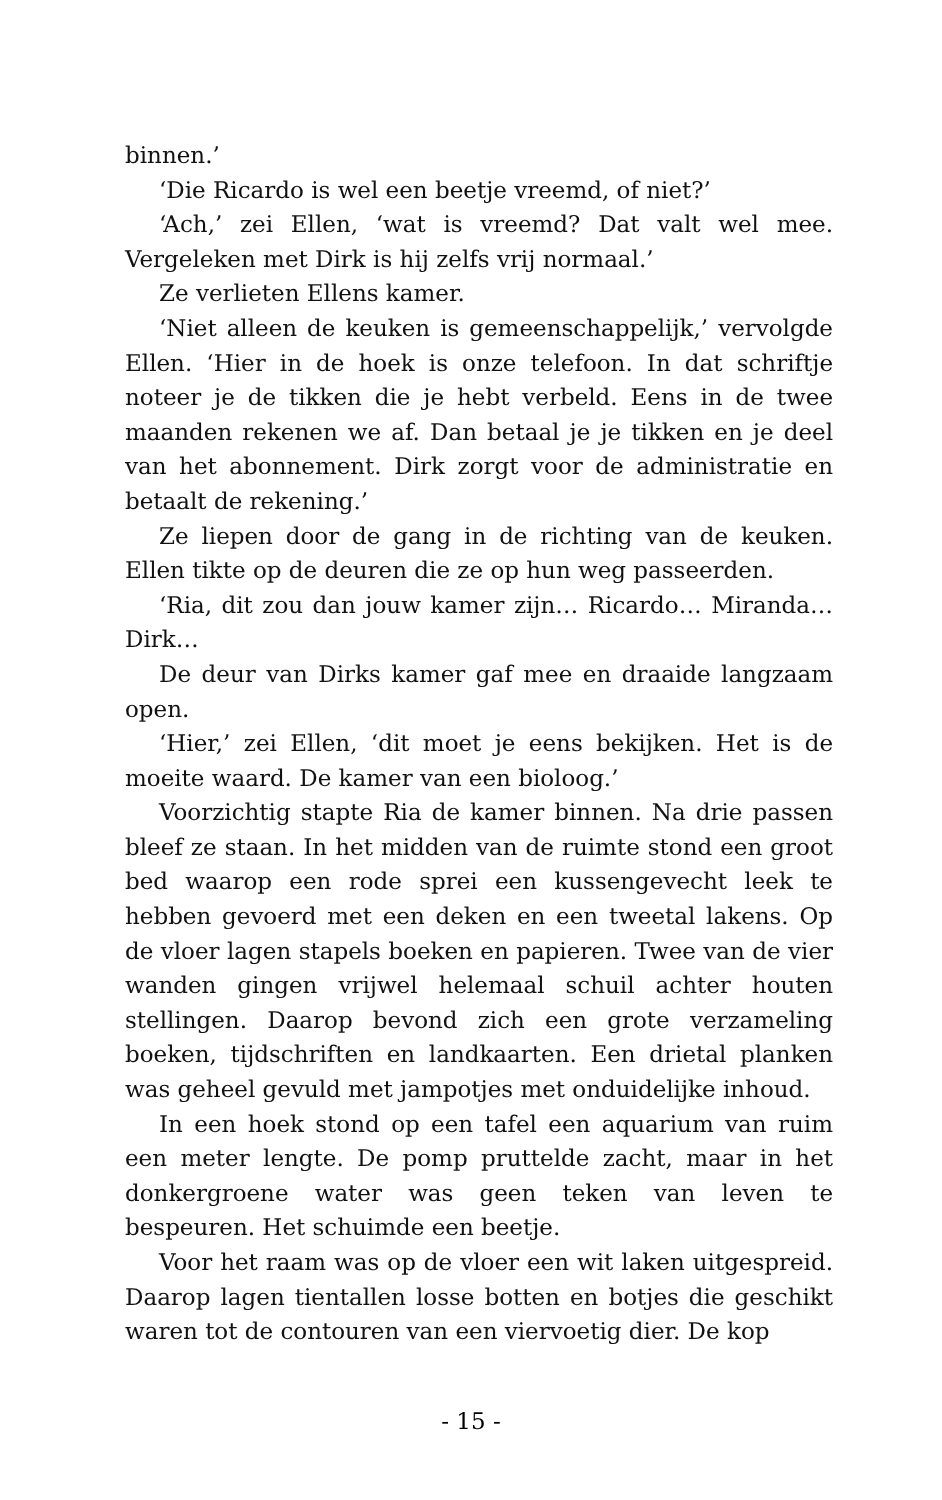binnen.’
‘Die Ricardo is wel een beetje vreemd, of niet?’
‘Ach,’ zei Ellen, ‘wat is vreemd? Dat valt wel mee. Vergeleken met Dirk is hij zelfs vrij normaal.’
Ze verlieten Ellens kamer.
‘Niet alleen de keuken is gemeenschappelijk,’ vervolgde Ellen. ‘Hier in de hoek is onze telefoon. In dat schriftje noteer je de tikken die je hebt verbeld. Eens in de twee maanden rekenen we af. Dan betaal je je tikken en je deel van het abonnement. Dirk zorgt voor de administratie en betaalt de rekening.’
Ze liepen door de gang in de richting van de keuken. Ellen tikte op de deuren die ze op hun weg passeerden.
‘Ria, dit zou dan jouw kamer zijn… Ricardo… Miranda… Dirk…
De deur van Dirks kamer gaf mee en draaide langzaam open.
‘Hier,’ zei Ellen, ‘dit moet je eens bekijken. Het is de moeite waard. De kamer van een bioloog.’
Voorzichtig stapte Ria de kamer binnen. Na drie passen bleef ze staan. In het midden van de ruimte stond een groot bed waarop een rode sprei een kussengevecht leek te hebben gevoerd met een deken en een tweetal lakens. Op de vloer lagen stapels boeken en papieren. Twee van de vier wanden gingen vrijwel helemaal schuil achter houten stellingen. Daarop bevond zich een grote verzameling boeken, tijdschriften en landkaarten. Een drietal planken was geheel gevuld met jampotjes met onduidelijke inhoud.
In een hoek stond op een tafel een aquarium van ruim een meter lengte. De pomp pruttelde zacht, maar in het donkergroene water was geen teken van leven te bespeuren. Het schuimde een beetje.
Voor het raam was op de vloer een wit laken uitgespreid. Daarop lagen tientallen losse botten en botjes die geschikt waren tot de contouren van een viervoetig dier. De kop
- 15 -